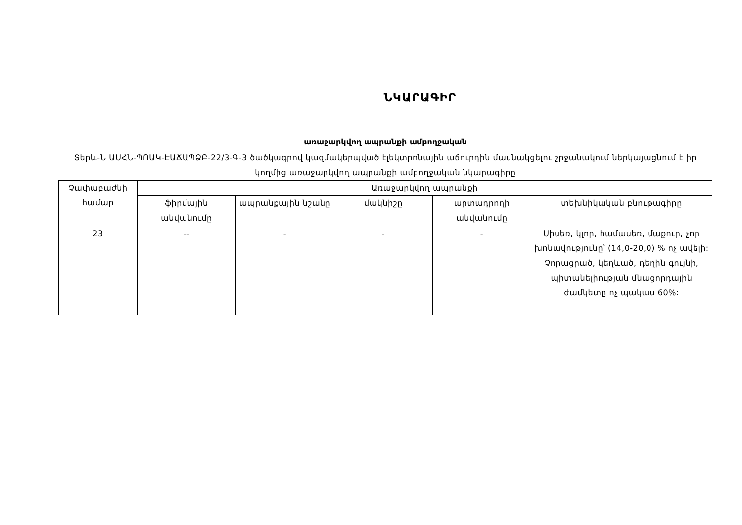ՆԿԱՐԱԳԻՐ
առաջարկվող ապրանքի ամբողջական
Տերև-Ն ԱՍՀՆ-ՊՈԱԿ-ԷԱՃԱՊՁԲ-22/3-Գ-3 ծածկագրով կազմակերպված էլեկտրոնային աճուրդին մասնակցելու շրջանակում ներկայացնում է իր կողմից առաջարկվող ապրանքի ամբողջական նկարագիրը
| Չափաբաժնի համար | Առաջարկվող ապրանքի | | | | |
| --- | --- | --- | --- | --- | --- |
| | ֆիրմային անվանումը | ապրանքային նշանը | մակնիշը | արտադրողի անվանումը | տեխնիկական բնութագիրը |
| 23 | -- | - | - | - | Սիսեռ, կլոր, համասեռ, մաքուր, չոր խոնավությունը՝ (14,0-20,0) % ոչ ավելի: Չորացրած, կեղևած, դեղին գույնի, պիտանելիության մնացորդային ժամկետը ոչ պակաս 60%: |